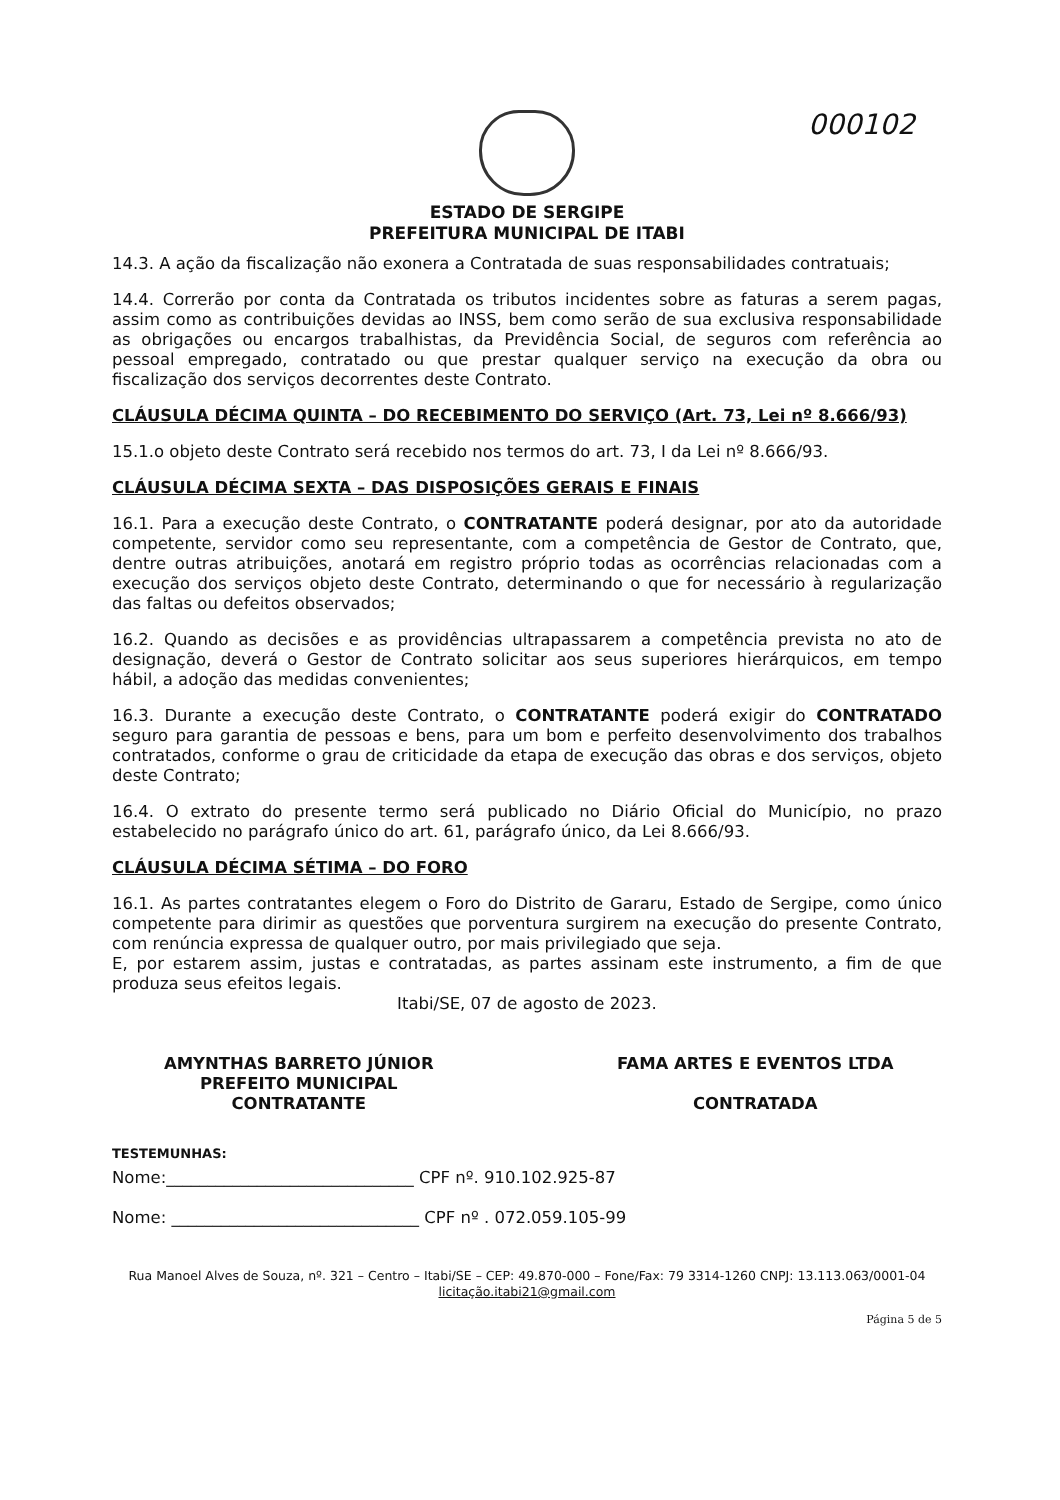000102
ESTADO DE SERGIPE
PREFEITURA MUNICIPAL DE ITABI
14.3. A ação da fiscalização não exonera a Contratada de suas responsabilidades contratuais;
14.4. Correrão por conta da Contratada os tributos incidentes sobre as faturas a serem pagas, assim como as contribuições devidas ao INSS, bem como serão de sua exclusiva responsabilidade as obrigações ou encargos trabalhistas, da Previdência Social, de seguros com referência ao pessoal empregado, contratado ou que prestar qualquer serviço na execução da obra ou fiscalização dos serviços decorrentes deste Contrato.
CLÁUSULA DÉCIMA QUINTA – DO RECEBIMENTO DO SERVIÇO (Art. 73, Lei nº 8.666/93)
15.1.o objeto deste Contrato será recebido nos termos do art. 73, I da Lei nº 8.666/93.
CLÁUSULA DÉCIMA SEXTA – DAS DISPOSIÇÕES GERAIS E FINAIS
16.1. Para a execução deste Contrato, o CONTRATANTE poderá designar, por ato da autoridade competente, servidor como seu representante, com a competência de Gestor de Contrato, que, dentre outras atribuições, anotará em registro próprio todas as ocorrências relacionadas com a execução dos serviços objeto deste Contrato, determinando o que for necessário à regularização das faltas ou defeitos observados;
16.2. Quando as decisões e as providências ultrapassarem a competência prevista no ato de designação, deverá o Gestor de Contrato solicitar aos seus superiores hierárquicos, em tempo hábil, a adoção das medidas convenientes;
16.3. Durante a execução deste Contrato, o CONTRATANTE poderá exigir do CONTRATADO seguro para garantia de pessoas e bens, para um bom e perfeito desenvolvimento dos trabalhos contratados, conforme o grau de criticidade da etapa de execução das obras e dos serviços, objeto deste Contrato;
16.4. O extrato do presente termo será publicado no Diário Oficial do Município, no prazo estabelecido no parágrafo único do art. 61, parágrafo único, da Lei 8.666/93.
CLÁUSULA DÉCIMA SÉTIMA – DO FORO
16.1. As partes contratantes elegem o Foro do Distrito de Gararu, Estado de Sergipe, como único competente para dirimir as questões que porventura surgirem na execução do presente Contrato, com renúncia expressa de qualquer outro, por mais privilegiado que seja.
E, por estarem assim, justas e contratadas, as partes assinam este instrumento, a fim de que produza seus efeitos legais.
Itabi/SE, 07 de agosto de 2023.
AMYNTHAS BARRETO JÚNIOR
PREFEITO MUNICIPAL
CONTRATANTE
FAMA ARTES E EVENTOS LTDA
CONTRATADA
TESTEMUNHAS:
Nome:______________________________ CPF nº. 910.102.925-87
Nome: ______________________________ CPF nº . 072.059.105-99
Rua Manoel Alves de Souza, nº. 321 – Centro – Itabi/SE – CEP: 49.870-000 – Fone/Fax: 79 3314-1260 CNPJ: 13.113.063/0001-04
licitação.itabi21@gmail.com
Página 5 de 5